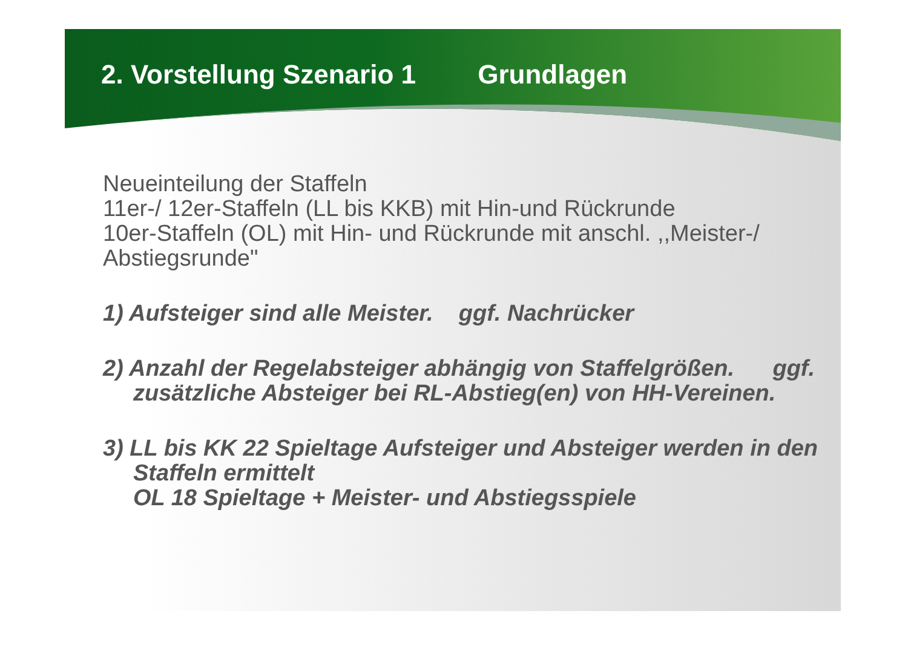2. Vorstellung Szenario 1 Grundlagen
Neueinteilung der Staffeln
11er-/ 12er-Staffeln (LL bis KKB) mit Hin-und Rückrunde
10er-Staffeln (OL) mit Hin- und Rückrunde mit anschl. ,,Meister-/ Abstiegsrunde"
1) Aufsteiger sind alle Meister. ggf. Nachrücker
2) Anzahl der Regelabsteiger abhängig von Staffelgrößen. ggf. zusätzliche Absteiger bei RL-Abstieg(en) von HH-Vereinen.
3) LL bis KK 22 Spieltage Aufsteiger und Absteiger werden in den Staffeln ermittelt
OL 18 Spieltage + Meister- und Abstiegsspiele